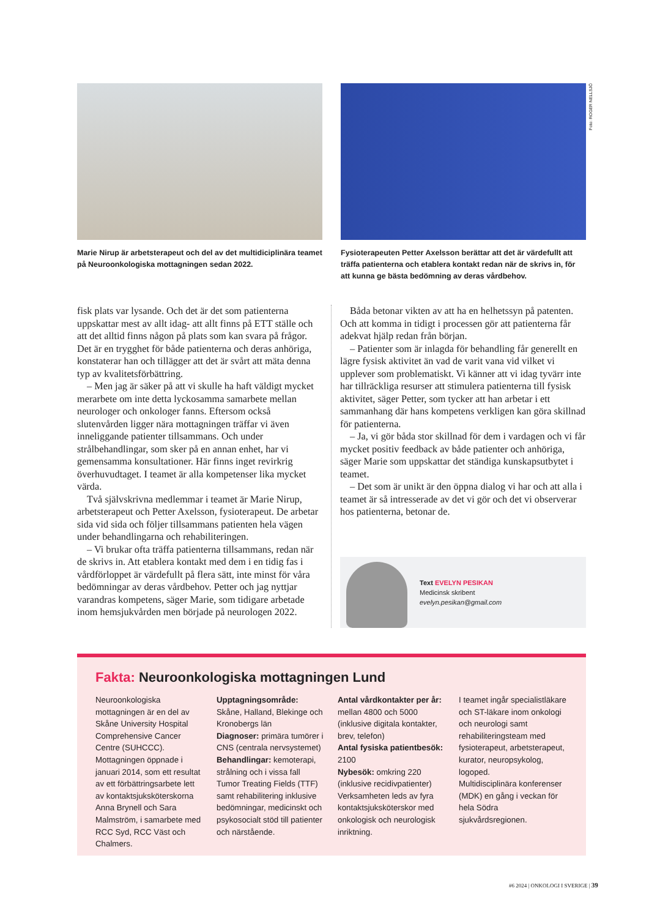Marie Nirup är arbetsterapeut och del av det multidiciplinära teamet på Neuroonkologiska mottagningen sedan 2022.
Fysioterapeuten Petter Axelsson berättar att det är värdefullt att träffa patienterna och etablera kontakt redan när de skrivs in, för att kunna ge bästa bedömning av deras vårdbehov.
Foto: ROGER NELLSJÖ
fisk plats var lysande. Och det är det som patienterna uppskattar mest av allt idag- att allt finns på ETT ställe och att det alltid finns någon på plats som kan svara på frågor. Det är en trygghet för både patienterna och deras anhöriga, konstaterar han och tillägger att det är svårt att mäta denna typ av kvalitetsförbättring.
– Men jag är säker på att vi skulle ha haft väldigt mycket merarbete om inte detta lyckosamma samarbete mellan neurologer och onkologer fanns. Eftersom också slutenvården ligger nära mottagningen träffar vi även inneliggande patienter tillsammans. Och under strålbehandlingar, som sker på en annan enhet, har vi gemensamma konsultationer. Här finns inget revirkrig överhuvudtaget. I teamet är alla kompetenser lika mycket värda.
Två självskrivna medlemmar i teamet är Marie Nirup, arbetsterapeut och Petter Axelsson, fysioterapeut. De arbetar sida vid sida och följer tillsammans patienten hela vägen under behandlingarna och rehabiliteringen.
– Vi brukar ofta träffa patienterna tillsammans, redan när de skrivs in. Att etablera kontakt med dem i en tidig fas i vårdförloppet är värdefullt på flera sätt, inte minst för våra bedömningar av deras vårdbehov. Petter och jag nyttjar varandras kompetens, säger Marie, som tidigare arbetade inom hemsjukvården men började på neurologen 2022.
Båda betonar vikten av att ha en helhetssyn på patenten. Och att komma in tidigt i processen gör att patienterna får adekvat hjälp redan från början.
– Patienter som är inlagda för behandling får generellt en lägre fysisk aktivitet än vad de varit vana vid vilket vi upplever som problematiskt. Vi känner att vi idag tyvärr inte har tillräckliga resurser att stimulera patienterna till fysisk aktivitet, säger Petter, som tycker att han arbetar i ett sammanhang där hans kompetens verkligen kan göra skillnad för patienterna.
– Ja, vi gör båda stor skillnad för dem i vardagen och vi får mycket positiv feedback av både patienter och anhöriga, säger Marie som uppskattar det ständiga kunskapsutbytet i teamet.
– Det som är unikt är den öppna dialog vi har och att alla i teamet är så intresserade av det vi gör och det vi observerar hos patienterna, betonar de.
Text EVELYN PESIKAN
Medicinsk skribent
evelyn.pesikan@gmail.com
Fakta: Neuroonkologiska mottagningen Lund
Neuroonkologiska mottagningen är en del av Skåne University Hospital Comprehensive Cancer Centre (SUHCCC).
Mottagningen öppnade i januari 2014, som ett resultat av ett förbättringsarbete lett av kontaktsjuksköterskorna Anna Brynell och Sara Malmström, i samarbete med RCC Syd, RCC Väst och Chalmers.
Upptagningsområde: Skåne, Halland, Blekinge och Kronobergs län
Diagnoser: primära tumörer i CNS (centrala nervsystemet)
Behandlingar: kemoterapi, strålning och i vissa fall Tumor Treating Fields (TTF) samt rehabilitering inklusive bedömningar, medicinskt och psykosocialt stöd till patienter och närstående.
Antal vårdkontakter per år: mellan 4800 och 5000 (inklusive digitala kontakter, brev, telefon)
Antal fysiska patientbesök: 2100
Nybesök: omkring 220 (inklusive recidivpatienter)
Verksamheten leds av fyra kontaktsjuksköterskor med onkologisk och neurologisk inriktning.
I teamet ingår specialistläkare och ST-läkare inom onkologi och neurologi samt rehabiliteringsteam med fysioterapeut, arbetsterapeut, kurator, neuropsykolog, logoped.
Multidisciplinära konferenser (MDK) en gång i veckan för hela Södra sjukvårdsregionen.
#6 2024 | ONKOLOGI I SVERIGE | 39